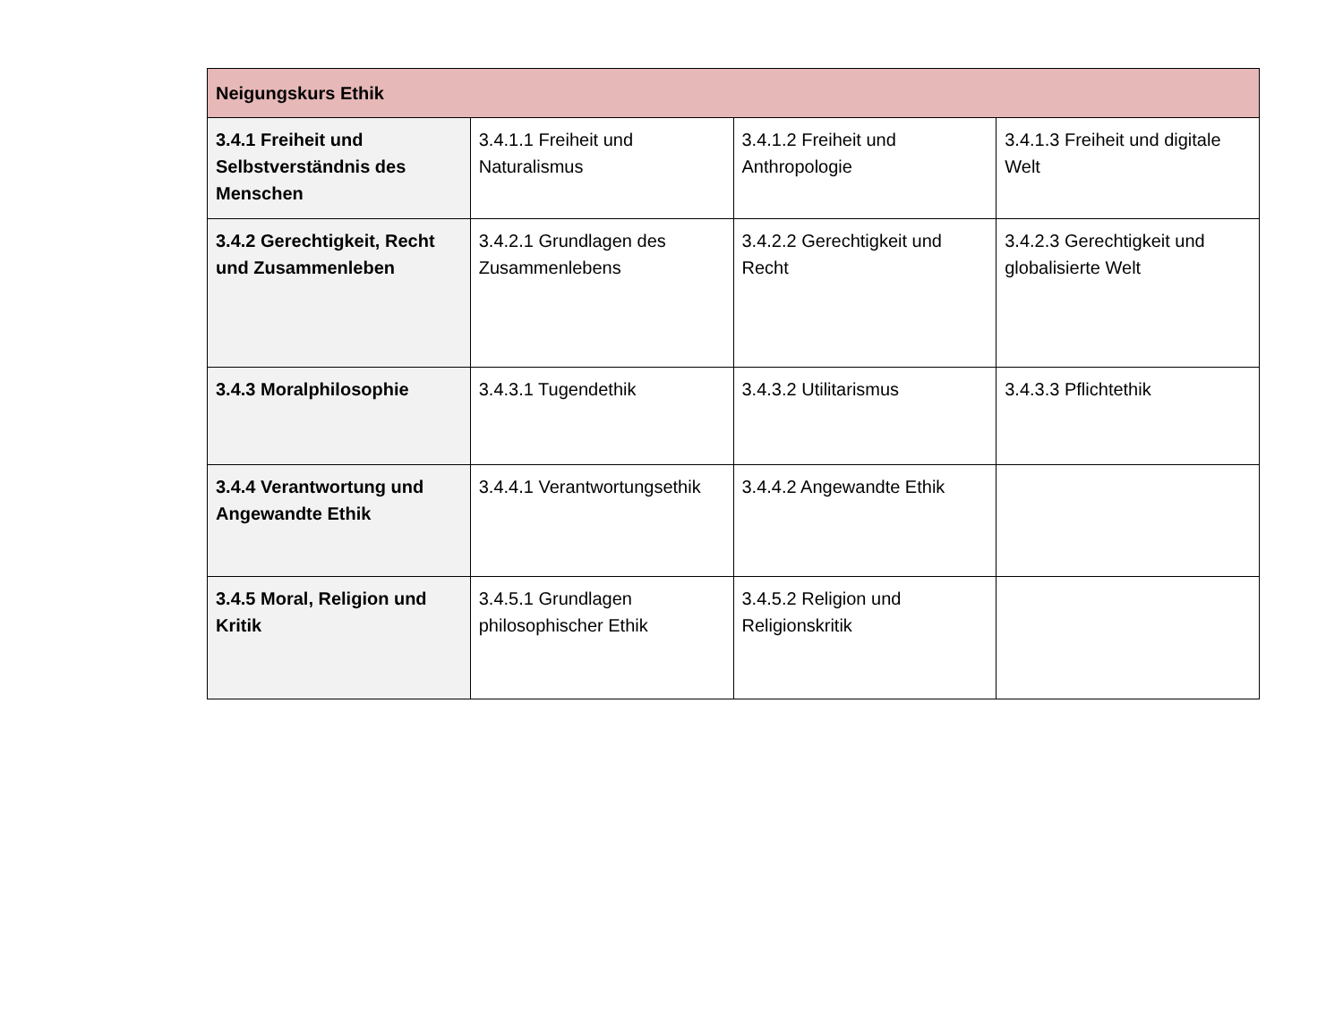| Neigungskurs Ethik | | | |
| --- | --- | --- | --- |
| 3.4.1 Freiheit und Selbstverständnis des Menschen | 3.4.1.1 Freiheit und Naturalismus | 3.4.1.2 Freiheit und Anthropologie | 3.4.1.3 Freiheit und digitale Welt |
| 3.4.2 Gerechtigkeit, Recht und Zusammenleben | 3.4.2.1 Grundlagen des Zusammenlebens | 3.4.2.2 Gerechtigkeit und Recht | 3.4.2.3 Gerechtigkeit und globalisierte Welt |
| 3.4.3 Moralphilosophie | 3.4.3.1 Tugendethik | 3.4.3.2 Utilitarismus | 3.4.3.3 Pflichtethik |
| 3.4.4 Verantwortung und Angewandte Ethik | 3.4.4.1 Verantwortungsethik | 3.4.4.2 Angewandte Ethik | |
| 3.4.5 Moral, Religion und Kritik | 3.4.5.1 Grundlagen philosophischer Ethik | 3.4.5.2 Religion und Religionskritik | |